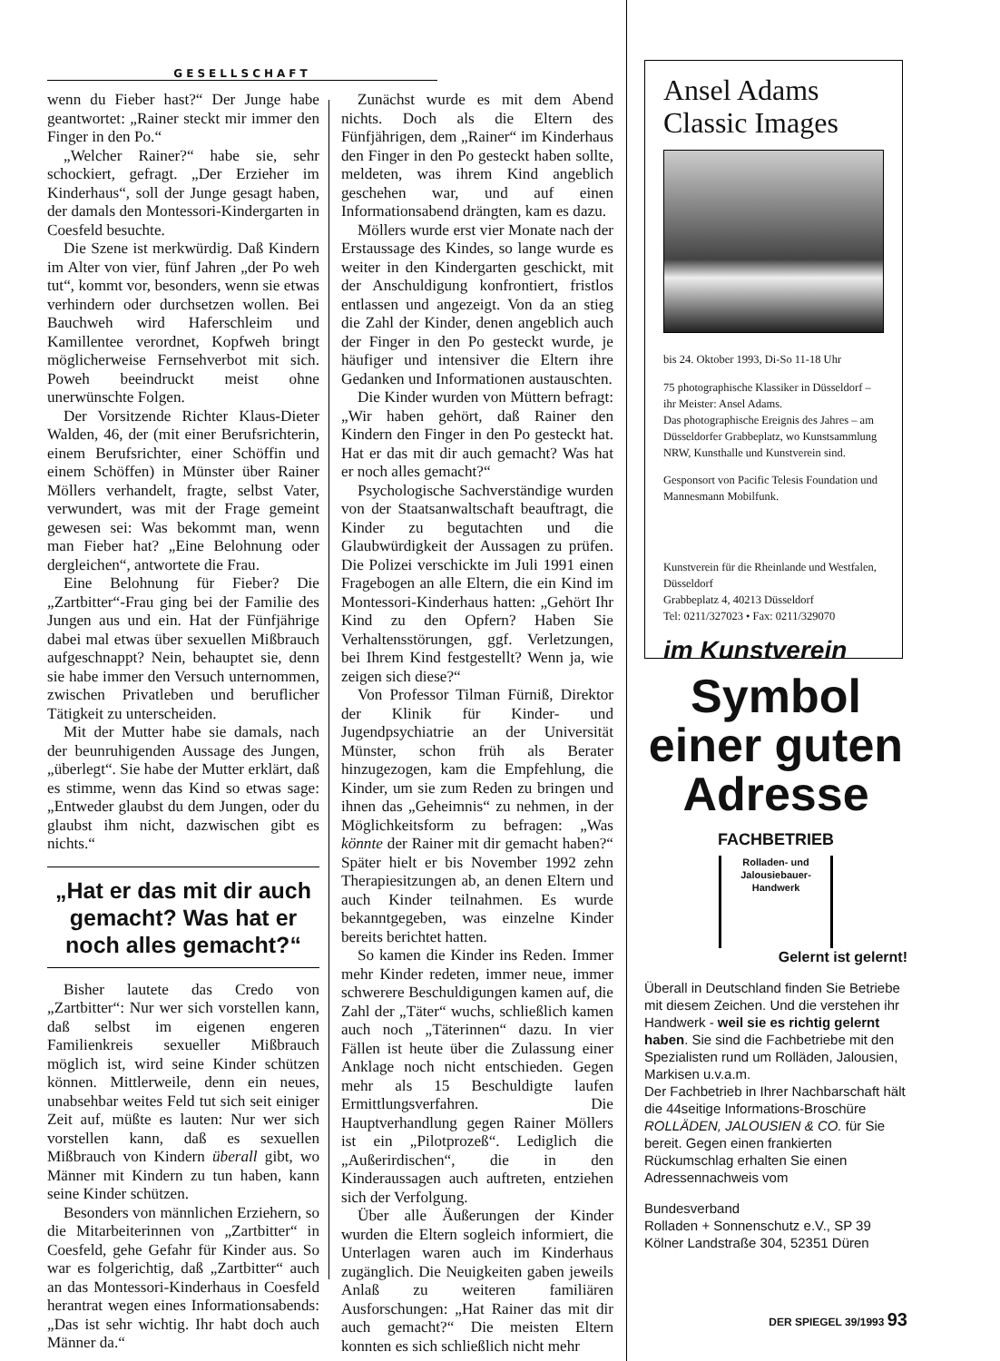GESELLSCHAFT
wenn du Fieber hast?“ Der Junge habe geantwortet: „Rainer steckt mir immer den Finger in den Po.“
„Welcher Rainer?“ habe sie, sehr schockiert, gefragt. „Der Erzieher im Kinderhaus“, soll der Junge gesagt haben, der damals den Montessori-Kindergarten in Coesfeld besuchte.
Die Szene ist merkwürdig. Daß Kindern im Alter von vier, fünf Jahren „der Po weh tut“, kommt vor, besonders, wenn sie etwas verhindern oder durchsetzen wollen. Bei Bauchweh wird Haferschleim und Kamillentee verordnet, Kopfweh bringt möglicherweise Fernsehverbot mit sich. Poweh beeindruckt meist ohne unerwünschte Folgen.
Der Vorsitzende Richter Klaus-Dieter Walden, 46, der (mit einer Berufsrichterin, einem Berufsrichter, einer Schöffin und einem Schöffen) in Münster über Rainer Möllers verhandelt, fragte, selbst Vater, verwundert, was mit der Frage gemeint gewesen sei: Was bekommt man, wenn man Fieber hat? „Eine Belohnung oder dergleichen“, antwortete die Frau.
Eine Belohnung für Fieber? Die „Zartbitter“-Frau ging bei der Familie des Jungen aus und ein. Hat der Fünfjährige dabei mal etwas über sexuellen Mißbrauch aufgeschnappt? Nein, behauptet sie, denn sie habe immer den Versuch unternommen, zwischen Privatleben und beruflicher Tätigkeit zu unterscheiden.
Mit der Mutter habe sie damals, nach der beunruhigenden Aussage des Jungen, „überlegt“. Sie habe der Mutter erklärt, daß es stimme, wenn das Kind so etwas sage: „Entweder glaubst du dem Jungen, oder du glaubst ihm nicht, dazwischen gibt es nichts.“
„Hat er das mit dir auch gemacht? Was hat er noch alles gemacht?“
Bisher lautete das Credo von „Zartbitter“: Nur wer sich vorstellen kann, daß selbst im eigenen engeren Familienkreis sexueller Mißbrauch möglich ist, wird seine Kinder schützen können. Mittlerweile, denn ein neues, unabsehbar weites Feld tut sich seit einiger Zeit auf, müßte es lauten: Nur wer sich vorstellen kann, daß es sexuellen Mißbrauch von Kindern überall gibt, wo Männer mit Kindern zu tun haben, kann seine Kinder schützen.
Besonders von männlichen Erziehern, so die Mitarbeiterinnen von „Zartbitter“ in Coesfeld, gehe Gefahr für Kinder aus. So war es folgerichtig, daß „Zartbitter“ auch an das Montessori-Kinderhaus in Coesfeld herantrat wegen eines Informationsabends: „Das ist sehr wichtig. Ihr habt doch auch Männer da.“
Zunächst wurde es mit dem Abend nichts. Doch als die Eltern des Fünfjährigen, dem „Rainer“ im Kinderhaus den Finger in den Po gesteckt haben sollte, meldeten, was ihrem Kind angeblich geschehen war, und auf einen Informationsabend drängten, kam es dazu.
Möllers wurde erst vier Monate nach der Erstaussage des Kindes, so lange wurde es weiter in den Kindergarten geschickt, mit der Anschuldigung konfrontiert, fristlos entlassen und angezeigt. Von da an stieg die Zahl der Kinder, denen angeblich auch der Finger in den Po gesteckt wurde, je häufiger und intensiver die Eltern ihre Gedanken und Informationen austauschten.
Die Kinder wurden von Müttern befragt: „Wir haben gehört, daß Rainer den Kindern den Finger in den Po gesteckt hat. Hat er das mit dir auch gemacht? Was hat er noch alles gemacht?“
Psychologische Sachverständige wurden von der Staatsanwaltschaft beauftragt, die Kinder zu begutachten und die Glaubwürdigkeit der Aussagen zu prüfen. Die Polizei verschickte im Juli 1991 einen Fragebogen an alle Eltern, die ein Kind im Montessori-Kinderhaus hatten: „Gehört Ihr Kind zu den Opfern? Haben Sie Verhaltensstörungen, ggf. Verletzungen, bei Ihrem Kind festgestellt? Wenn ja, wie zeigen sich diese?“
Von Professor Tilman Fürniß, Direktor der Klinik für Kinder- und Jugendpsychiatrie an der Universität Münster, schon früh als Berater hinzugezogen, kam die Empfehlung, die Kinder, um sie zum Reden zu bringen und ihnen das „Geheimnis“ zu nehmen, in der Möglichkeitsform zu befragen: „Was könnte der Rainer mit dir gemacht haben?“ Später hielt er bis November 1992 zehn Therapiesitzungen ab, an denen Eltern und auch Kinder teilnahmen. Es wurde bekanntgegeben, was einzelne Kinder bereits berichtet hatten.
So kamen die Kinder ins Reden. Immer mehr Kinder redeten, immer neue, immer schwerere Beschuldigungen kamen auf, die Zahl der „Täter“ wuchs, schließlich kamen auch noch „Täterinnen“ dazu. In vier Fällen ist heute über die Zulassung einer Anklage noch nicht entschieden. Gegen mehr als 15 Beschuldigte laufen Ermittlungsverfahren. Die Hauptverhandlung gegen Rainer Möllers ist ein „Pilotprozeß“. Lediglich die „Außerirdischen“, die in den Kinderaussagen auch auftreten, entziehen sich der Verfolgung.
Über alle Äußerungen der Kinder wurden die Eltern sogleich informiert, die Unterlagen waren auch im Kinderhaus zugänglich. Die Neuigkeiten gaben jeweils Anlaß zu weiteren familiären Ausforschungen: „Hat Rainer das mit dir auch gemacht?“ Die meisten Eltern konnten es sich schließlich nicht mehr
Ansel Adams
Classic Images
bis 24. Oktober 1993, Di-So 11-18 Uhr
75 photographische Klassiker in Düsseldorf – ihr Meister: Ansel Adams.
Das photographische Ereignis des Jahres – am Düsseldorfer Grabbeplatz, wo Kunstsammlung NRW, Kunsthalle und Kunstverein sind.
Gesponsort von Pacific Telesis Foundation und Mannesmann Mobilfunk.
Kunstverein für die Rheinlande und Westfalen, Düsseldorf
Grabbeplatz 4, 40213 Düsseldorf
Tel: 0211/327023 • Fax: 0211/329070
im Kunstverein
Symbol einer guten Adresse
FACHBETRIEB
Rolladen- und Jalousiebauer-Handwerk
Gelernt ist gelernt!
Überall in Deutschland finden Sie Betriebe mit diesem Zeichen. Und die verstehen ihr Handwerk - weil sie es richtig gelernt haben. Sie sind die Fachbetriebe mit den Spezialisten rund um Rolläden, Jalousien, Markisen u.v.a.m.
Der Fachbetrieb in Ihrer Nachbarschaft hält die 44seitige Informations-Broschüre ROLLÄDEN, JALOUSIEN & CO. für Sie bereit. Gegen einen frankierten Rückumschlag erhalten Sie einen Adressennachweis vom
Bundesverband
Rolladen + Sonnenschutz e.V., SP 39
Kölner Landstraße 304, 52351 Düren
DER SPIEGEL 39/1993 93